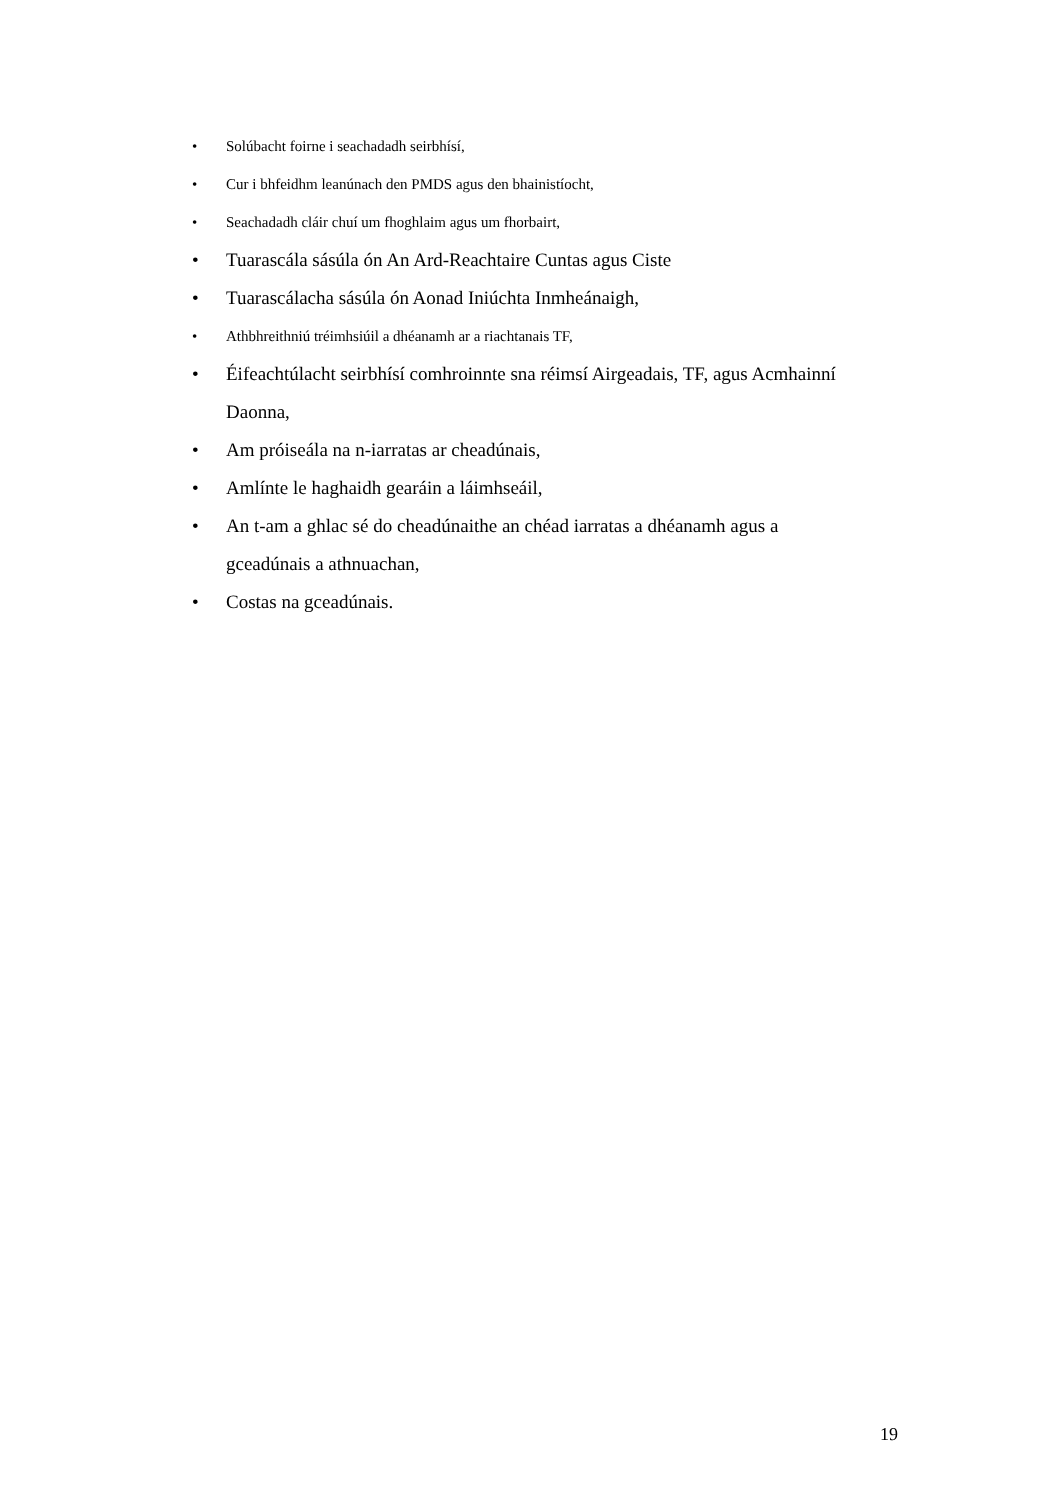• Solúbacht foirne i seachadadh seirbhísí,
• Cur i bhfeidhm leanúnach den PMDS agus den bhainistíocht,
• Seachadadh cláir chuí um fhoghlaim agus um fhorbairt,
• Tuarascála sásúla ón An Ard-Reachtaire Cuntas agus Ciste
• Tuarascálacha sásúla ón Aonad Iniúchta Inmheánaigh,
• Athbhreithniú tréimhsiúil a dhéanamh ar a riachtanais TF,
• Éifeachtúlacht seirbhísí comhroinnte sna réimsí Airgeadais, TF, agus Acmhainní Daonna,
• Am próiseála na n-iarratas ar cheadúnais,
• Amlínte le haghaidh gearáin a láimhseáil,
• An t-am a ghlac sé do cheadúnaithe an chéad iarratas a dhéanamh agus a gceadúnais a athnuachan,
• Costas na gceadúnais.
19